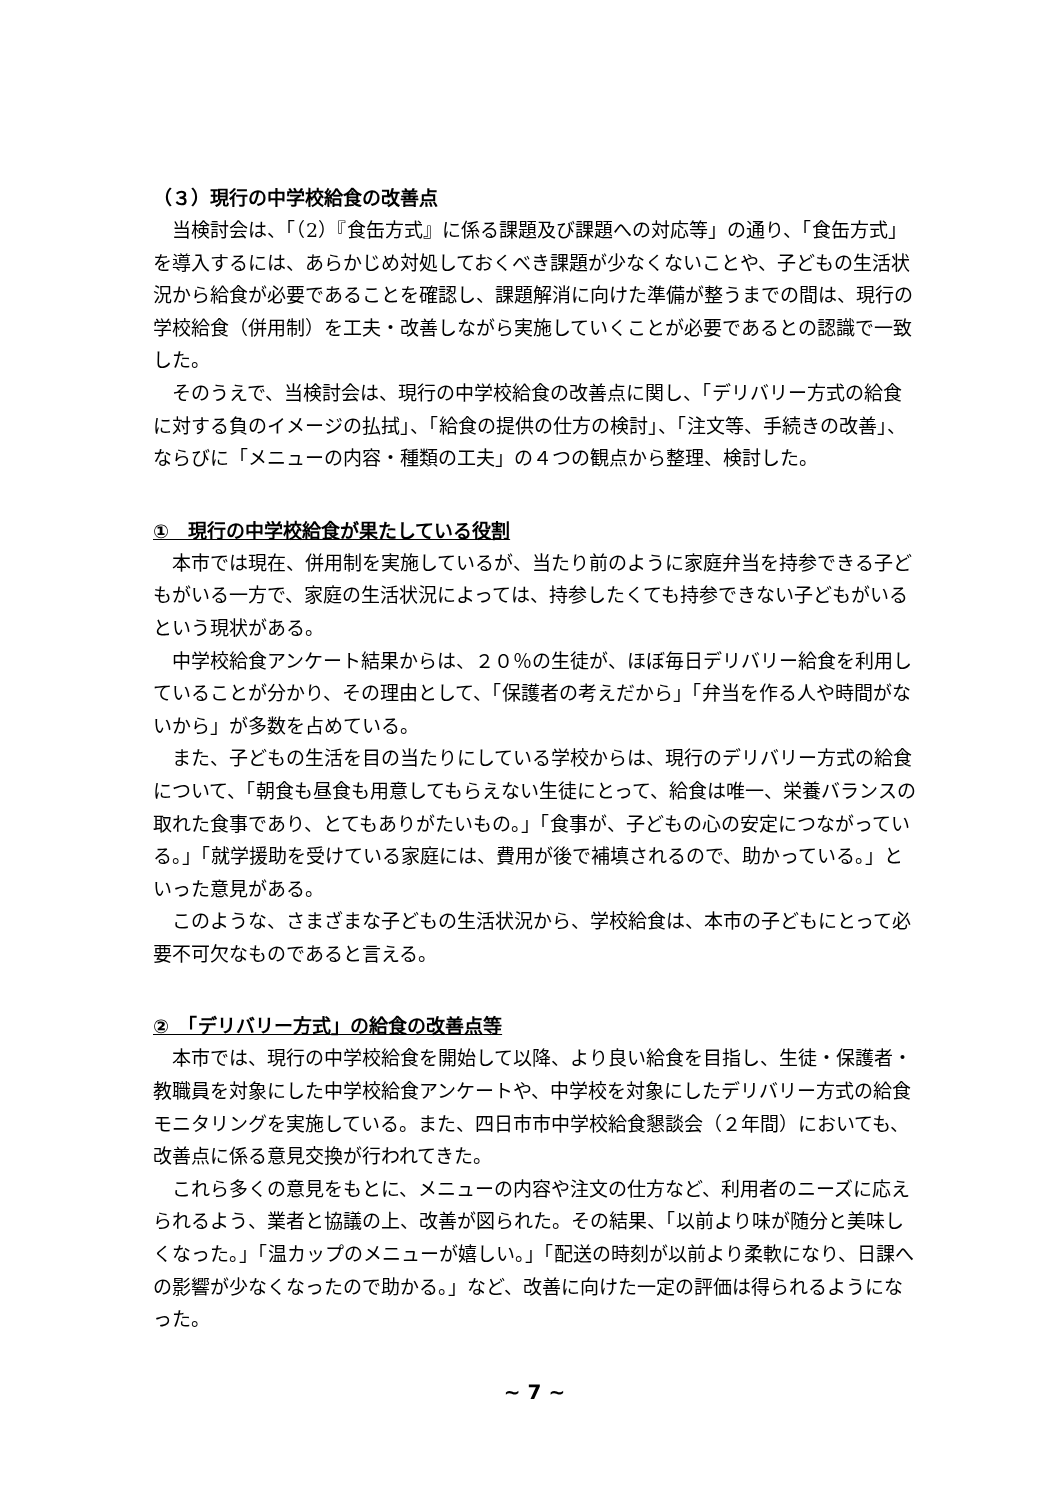（３）現行の中学校給食の改善点
当検討会は、「（2）『食缶方式』に係る課題及び課題への対応等」の通り、「食缶方式」を導入するには、あらかじめ対処しておくべき課題が少なくないことや、子どもの生活状況から給食が必要であることを確認し、課題解消に向けた準備が整うまでの間は、現行の学校給食（併用制）を工夫・改善しながら実施していくことが必要であるとの認識で一致した。
そのうえで、当検討会は、現行の中学校給食の改善点に関し、「デリバリー方式の給食に対する負のイメージの払拭」、「給食の提供の仕方の検討」、「注文等、手続きの改善」、ならびに「メニューの内容・種類の工夫」の４つの観点から整理、検討した。
①　現行の中学校給食が果たしている役割
本市では現在、併用制を実施しているが、当たり前のように家庭弁当を持参できる子どもがいる一方で、家庭の生活状況によっては、持参したくても持参できない子どもがいるという現状がある。
中学校給食アンケート結果からは、２０％の生徒が、ほぼ毎日デリバリー給食を利用していることが分かり、その理由として、「保護者の考えだから」「弁当を作る人や時間がないから」が多数を占めている。
また、子どもの生活を目の当たりにしている学校からは、現行のデリバリー方式の給食について、「朝食も昼食も用意してもらえない生徒にとって、給食は唯一、栄養バランスの取れた食事であり、とてもありがたいもの。」「食事が、子どもの心の安定につながっている。」「就学援助を受けている家庭には、費用が後で補填されるので、助かっている。」といった意見がある。
このような、さまざまな子どもの生活状況から、学校給食は、本市の子どもにとって必要不可欠なものであると言える。
②　「デリバリー方式」の給食の改善点等
本市では、現行の中学校給食を開始して以降、より良い給食を目指し、生徒・保護者・教職員を対象にした中学校給食アンケートや、中学校を対象にしたデリバリー方式の給食モニタリングを実施している。また、四日市市中学校給食懇談会（２年間）においても、改善点に係る意見交換が行われてきた。
これら多くの意見をもとに、メニューの内容や注文の仕方など、利用者のニーズに応えられるよう、業者と協議の上、改善が図られた。その結果、「以前より味が随分と美味しくなった。」「温カップのメニューが嬉しい。」「配送の時刻が以前より柔軟になり、日課への影響が少なくなったので助かる。」など、改善に向けた一定の評価は得られるようになった。
~ 7 ~